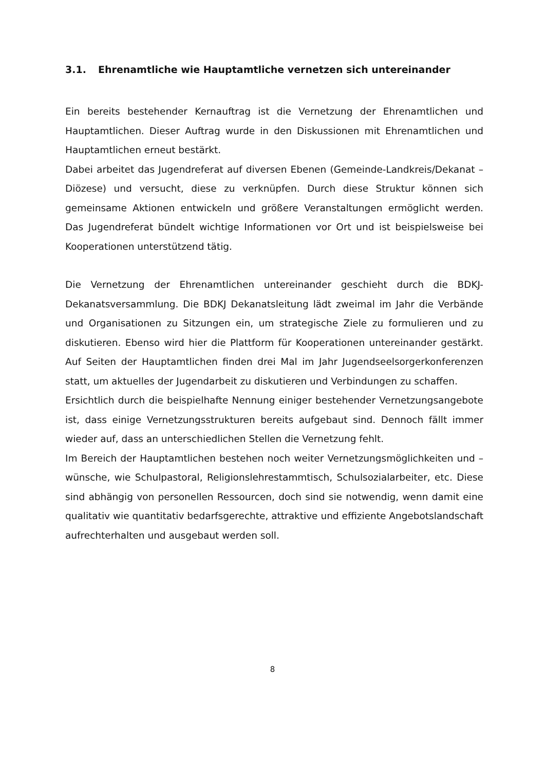3.1. Ehrenamtliche wie Hauptamtliche vernetzen sich untereinander
Ein bereits bestehender Kernauftrag ist die Vernetzung der Ehrenamtlichen und Hauptamtlichen. Dieser Auftrag wurde in den Diskussionen mit Ehrenamtlichen und Hauptamtlichen erneut bestärkt.
Dabei arbeitet das Jugendreferat auf diversen Ebenen (Gemeinde-Landkreis/Dekanat –Diözese) und versucht, diese zu verknüpfen. Durch diese Struktur können sich gemeinsame Aktionen entwickeln und größere Veranstaltungen ermöglicht werden. Das Jugendreferat bündelt wichtige Informationen vor Ort und ist beispielsweise bei Kooperationen unterstützend tätig.
Die Vernetzung der Ehrenamtlichen untereinander geschieht durch die BDKJ-Dekanatsversammlung. Die BDKJ Dekanatsleitung lädt zweimal im Jahr die Verbände und Organisationen zu Sitzungen ein, um strategische Ziele zu formulieren und zu diskutieren. Ebenso wird hier die Plattform für Kooperationen untereinander gestärkt. Auf Seiten der Hauptamtlichen finden drei Mal im Jahr Jugendseelsorgerkonferenzen statt, um aktuelles der Jugendarbeit zu diskutieren und Verbindungen zu schaffen.
Ersichtlich durch die beispielhafte Nennung einiger bestehender Vernetzungsangebote ist, dass einige Vernetzungsstrukturen bereits aufgebaut sind. Dennoch fällt immer wieder auf, dass an unterschiedlichen Stellen die Vernetzung fehlt.
Im Bereich der Hauptamtlichen bestehen noch weiter Vernetzungsmöglichkeiten und –wünsche, wie Schulpastoral, Religionslehrestammtisch, Schulsozialarbeiter, etc. Diese sind abhängig von personellen Ressourcen, doch sind sie notwendig, wenn damit eine qualitativ wie quantitativ bedarfsgerechte, attraktive und effiziente Angebotslandschaft aufrechterhalten und ausgebaut werden soll.
8